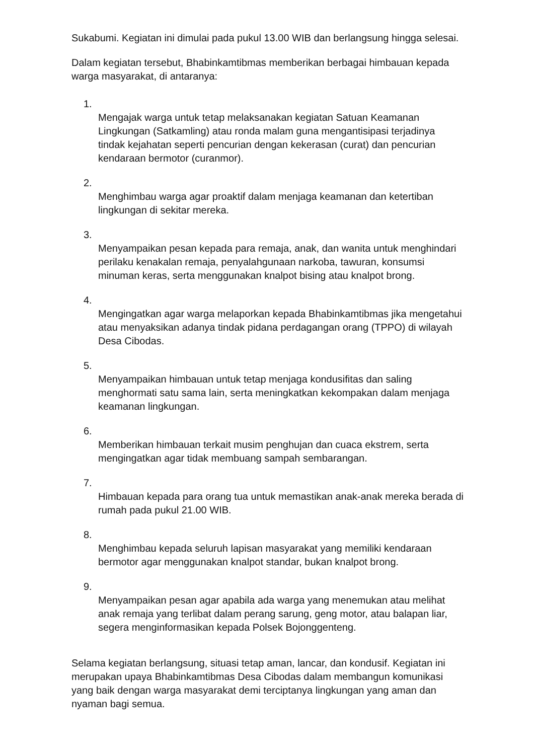Sukabumi. Kegiatan ini dimulai pada pukul 13.00 WIB dan berlangsung hingga selesai.
Dalam kegiatan tersebut, Bhabinkamtibmas memberikan berbagai himbauan kepada warga masyarakat, di antaranya:
1.
Mengajak warga untuk tetap melaksanakan kegiatan Satuan Keamanan Lingkungan (Satkamling) atau ronda malam guna mengantisipasi terjadinya tindak kejahatan seperti pencurian dengan kekerasan (curat) dan pencurian kendaraan bermotor (curanmor).
2.
Menghimbau warga agar proaktif dalam menjaga keamanan dan ketertiban lingkungan di sekitar mereka.
3.
Menyampaikan pesan kepada para remaja, anak, dan wanita untuk menghindari perilaku kenakalan remaja, penyalahgunaan narkoba, tawuran, konsumsi minuman keras, serta menggunakan knalpot bising atau knalpot brong.
4.
Mengingatkan agar warga melaporkan kepada Bhabinkamtibmas jika mengetahui atau menyaksikan adanya tindak pidana perdagangan orang (TPPO) di wilayah Desa Cibodas.
5.
Menyampaikan himbauan untuk tetap menjaga kondusifitas dan saling menghormati satu sama lain, serta meningkatkan kekompakan dalam menjaga keamanan lingkungan.
6.
Memberikan himbauan terkait musim penghujan dan cuaca ekstrem, serta mengingatkan agar tidak membuang sampah sembarangan.
7.
Himbauan kepada para orang tua untuk memastikan anak-anak mereka berada di rumah pada pukul 21.00 WIB.
8.
Menghimbau kepada seluruh lapisan masyarakat yang memiliki kendaraan bermotor agar menggunakan knalpot standar, bukan knalpot brong.
9.
Menyampaikan pesan agar apabila ada warga yang menemukan atau melihat anak remaja yang terlibat dalam perang sarung, geng motor, atau balapan liar, segera menginformasikan kepada Polsek Bojonggenteng.
Selama kegiatan berlangsung, situasi tetap aman, lancar, dan kondusif. Kegiatan ini merupakan upaya Bhabinkamtibmas Desa Cibodas dalam membangun komunikasi yang baik dengan warga masyarakat demi terciptanya lingkungan yang aman dan nyaman bagi semua.